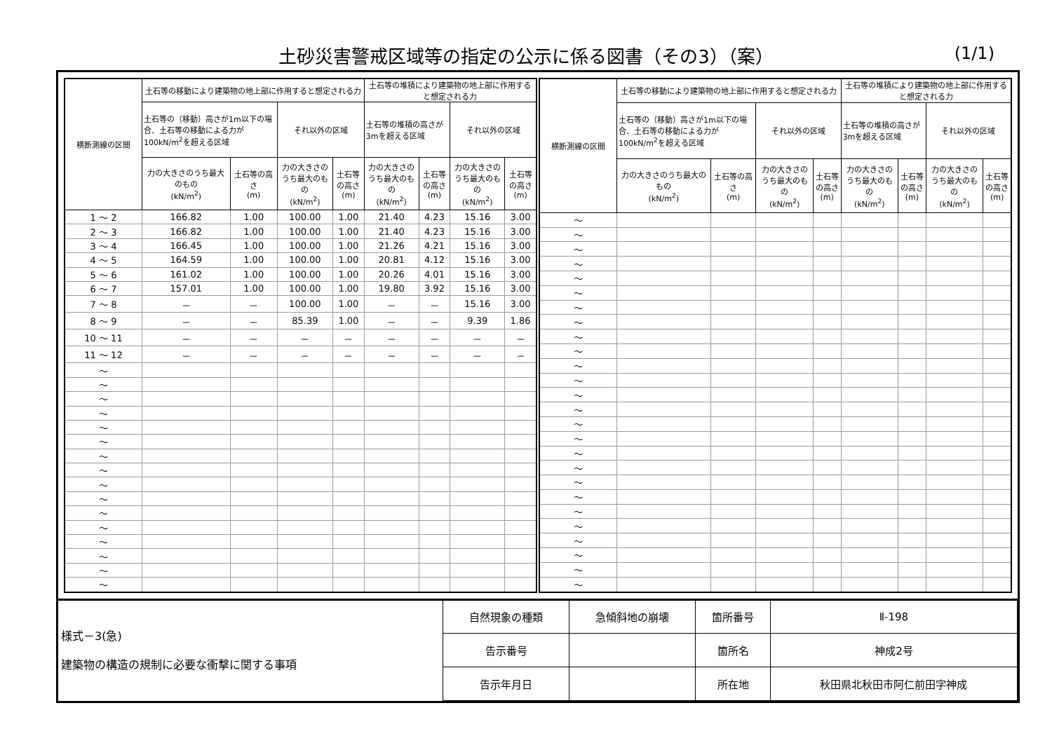土砂災害警戒区域等の指定の公示に係る図書（その3）（案）
(1/1)
| 横断測線の区間 | 土石等の移動により建築物の地上部に作用すると想定される力 | | | | 土石等の堆積により建築物の地上部に作用すると想定される力 | | | |
| --- | --- | --- | --- | --- | --- | --- | --- | --- |
| | 土石等の（移動）高さが1m以下の場合、土石等の移動による力が100kN/m<sup>2</sup>を超える区域 | | それ以外の区域 | | 土石等の堆積の高さが3mを超える区域 | | それ以外の区域 | |
| | 力の大きさのうち最大のもの (kN/m<sup>2</sup>) | 土石等の高さ (m) | 力の大きさのうち最大のもの (kN/m<sup>2</sup>) | 土石等の高さ (m) | 力の大きさのうち最大のもの (kN/m<sup>2</sup>) | 土石等の高さ (m) | 力の大きさのうち最大のもの (kN/m<sup>2</sup>) | 土石等の高さ (m) |
| 1 ～ 2 | 166.82 | 1.00 | 100.00 | 1.00 | 21.40 | 4.23 | 15.16 | 3.00 |
| 2 ～ 3 | 166.82 | 1.00 | 100.00 | 1.00 | 21.40 | 4.23 | 15.16 | 3.00 |
| 3 ～ 4 | 166.45 | 1.00 | 100.00 | 1.00 | 21.26 | 4.21 | 15.16 | 3.00 |
| 4 ～ 5 | 164.59 | 1.00 | 100.00 | 1.00 | 20.81 | 4.12 | 15.16 | 3.00 |
| 5 ～ 6 | 161.02 | 1.00 | 100.00 | 1.00 | 20.26 | 4.01 | 15.16 | 3.00 |
| 6 ～ 7 | 157.01 | 1.00 | 100.00 | 1.00 | 19.80 | 3.92 | 15.16 | 3.00 |
| 7 ～ 8 | － | － | 100.00 | 1.00 | － | － | 15.16 | 3.00 |
| 8 ～ 9 | － | － | 85.39 | 1.00 | － | － | 9.39 | 1.86 |
| 10 ～ 11 | － | － | － | － | － | － | － | － |
| 11 ～ 12 | － | － | － | － | － | － | － | － |
| ～ | | | | | | | | |
| ～ | | | | | | | | |
| ～ | | | | | | | | |
| ～ | | | | | | | | |
| ～ | | | | | | | | |
| ～ | | | | | | | | |
| ～ | | | | | | | | |
| ～ | | | | | | | | |
| ～ | | | | | | | | |
| ～ | | | | | | | | |
| ～ | | | | | | | | |
| ～ | | | | | | | | |
| ～ | | | | | | | | |
| ～ | | | | | | | | |
| ～ | | | | | | | | |
| ～ | | | | | | | | |
| 横断測線の区間 | 土石等の移動により建築物の地上部に作用すると想定される力 | | | | 土石等の堆積により建築物の地上部に作用すると想定される力 | | | |
| --- | --- | --- | --- | --- | --- | --- | --- | --- |
| | 土石等の（移動）高さが1m以下の場合、土石等の移動による力が100kN/m<sup>2</sup>を超える区域 | | それ以外の区域 | | 土石等の堆積の高さが3mを超える区域 | | それ以外の区域 | |
| | 力の大きさのうち最大のもの (kN/m<sup>2</sup>) | 土石等の高さ (m) | 力の大きさのうち最大のもの (kN/m<sup>2</sup>) | 土石等の高さ (m) | 力の大きさのうち最大のもの (kN/m<sup>2</sup>) | 土石等の高さ (m) | 力の大きさのうち最大のもの (kN/m<sup>2</sup>) | 土石等の高さ (m) |
| ～ | | | | | | | | |
| ～ | | | | | | | | |
| ～ | | | | | | | | |
| ～ | | | | | | | | |
| ～ | | | | | | | | |
| ～ | | | | | | | | |
| ～ | | | | | | | | |
| ～ | | | | | | | | |
| ～ | | | | | | | | |
| ～ | | | | | | | | |
| ～ | | | | | | | | |
| ～ | | | | | | | | |
| ～ | | | | | | | | |
| ～ | | | | | | | | |
| ～ | | | | | | | | |
| ～ | | | | | | | | |
| ～ | | | | | | | | |
| ～ | | | | | | | | |
| ～ | | | | | | | | |
| ～ | | | | | | | | |
| ～ | | | | | | | | |
| ～ | | | | | | | | |
| ～ | | | | | | | | |
| ～ | | | | | | | | |
| ～ | | | | | | | | |
| ～ | | | | | | | | |
様式－3(急)
建築物の構造の規制に必要な衝撃に関する事項
| 自然現象の種類 | 急傾斜地の崩壊 | 箇所番号 | Ⅱ-198 |
| 告示番号 | | 箇所名 | 神成2号 |
| 告示年月日 | | 所在地 | 秋田県北秋田市阿仁前田字神成 |